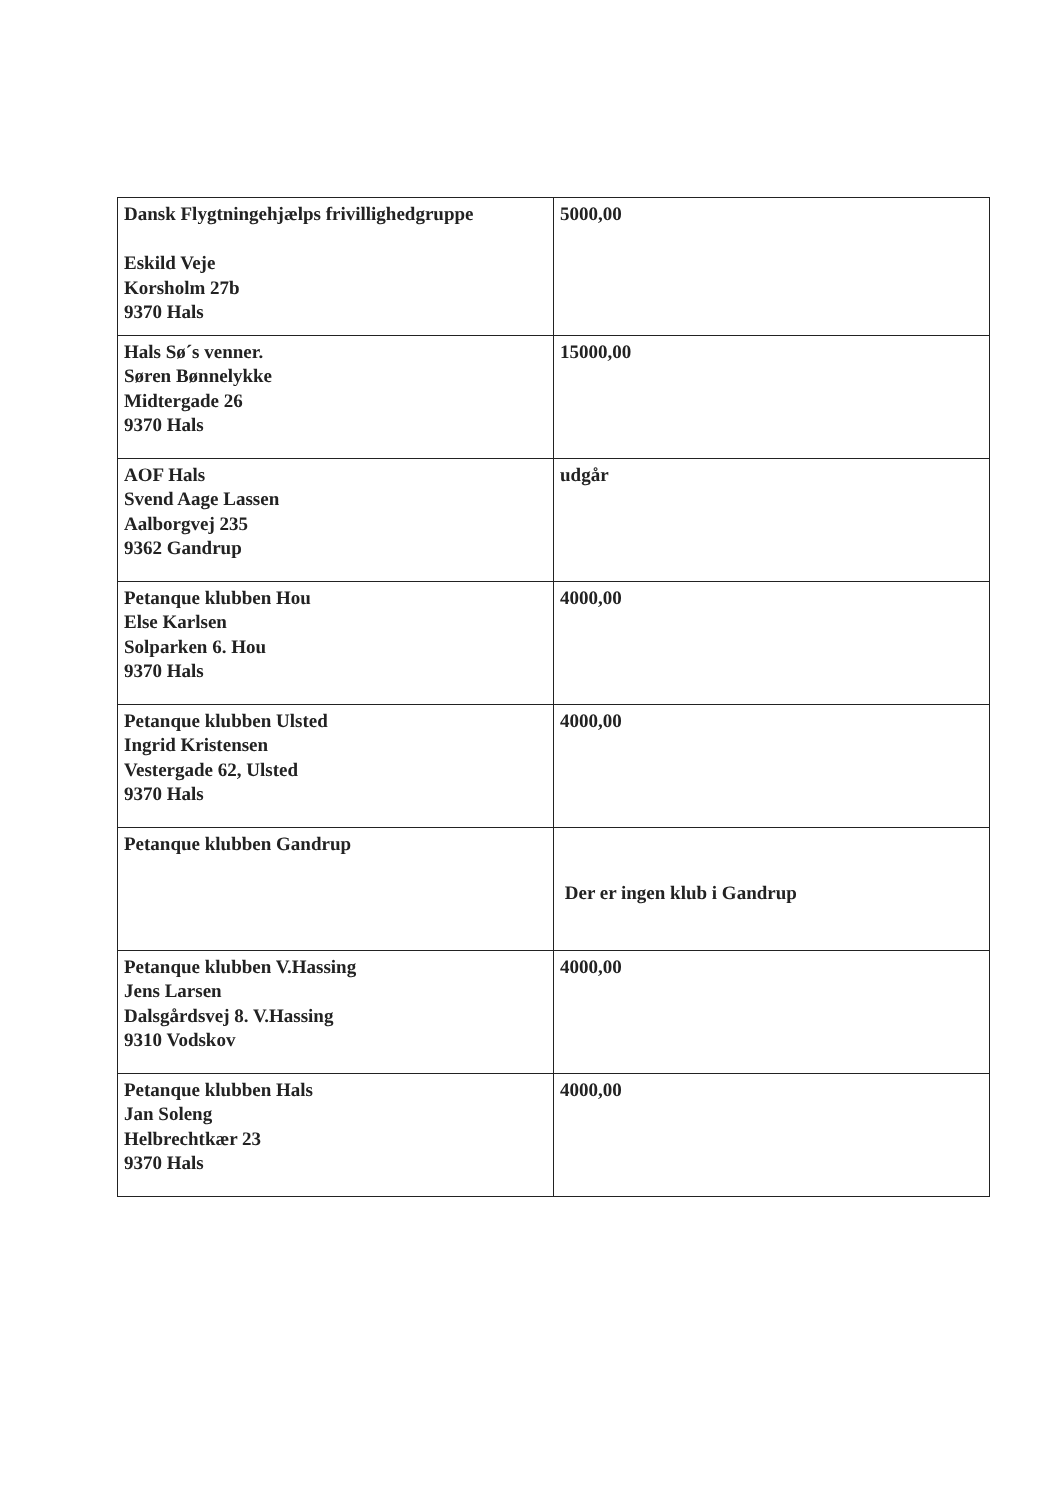| Dansk Flygtningehjælps frivillighedgruppe Eskild Veje Korsholm 27b 9370 Hals | 5000,00 |
| Hals Sø´s venner. Søren Bønnelykke Midtergade 26 9370 Hals | 15000,00 |
| AOF Hals Svend Aage Lassen Aalborgvej 235 9362 Gandrup | udgår |
| Petanque klubben Hou Else Karlsen Solparken 6. Hou 9370 Hals | 4000,00 |
| Petanque klubben Ulsted Ingrid Kristensen Vestergade 62, Ulsted 9370 Hals | 4000,00 |
| Petanque klubben Gandrup | Der er ingen klub i Gandrup |
| Petanque klubben V.Hassing Jens Larsen Dalsgårdsvej 8. V.Hassing 9310 Vodskov | 4000,00 |
| Petanque klubben Hals Jan Soleng Helbrechtkær 23 9370 Hals | 4000,00 |